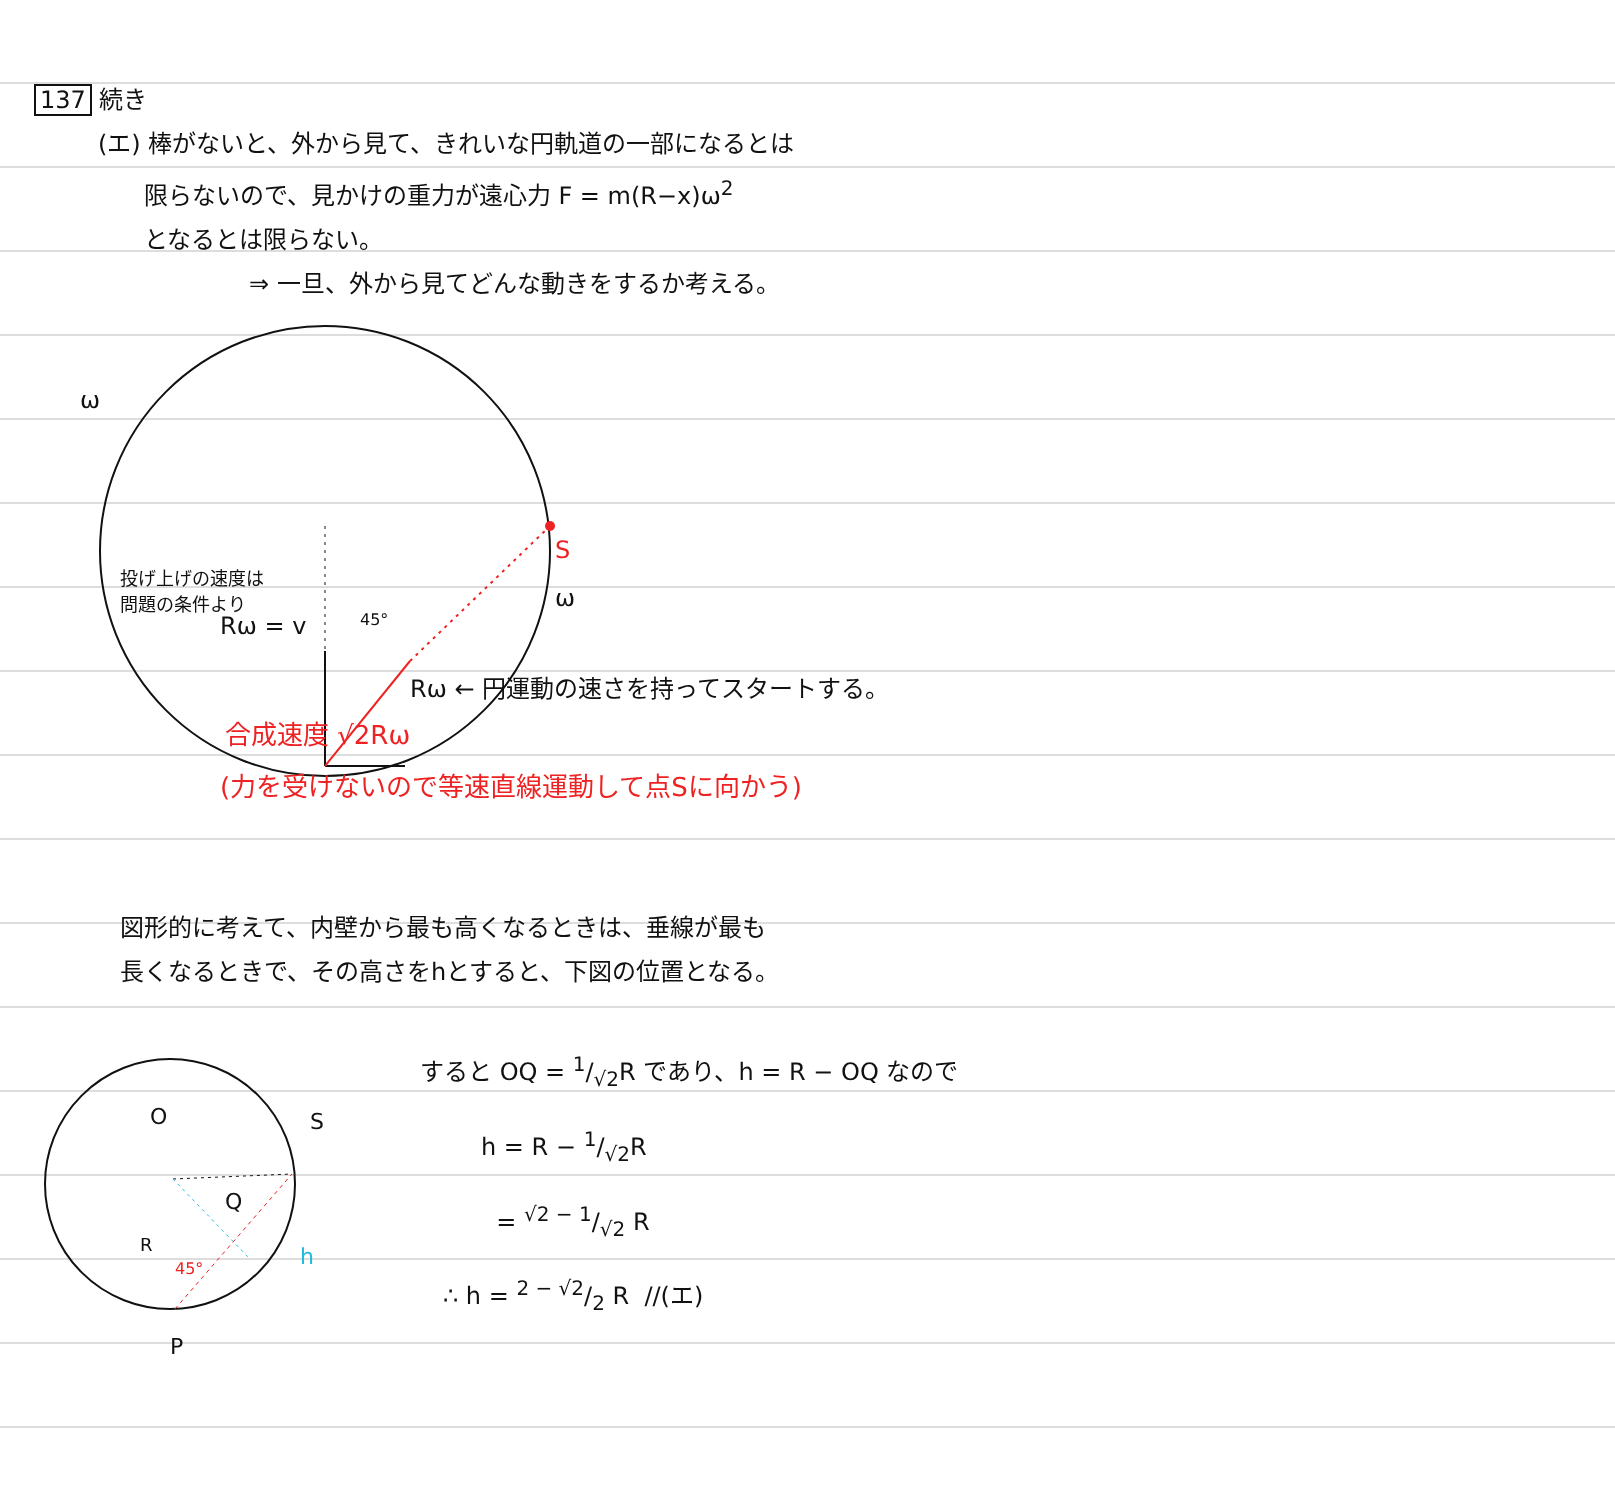137 続き
(エ) 棒がないと、外から見て、きれいな円軌道の一部になるとは
限らないので、見かけの重力が遠心力 F = m(R−x)ω<sup>2</sup>
となるとは限らない。
⇒ 一旦、外から見てどんな動きをするか考える。
ω
投げ上げの速度は
問題の条件より
S
ω
Rω = v
45°
Rω ← 円運動の速さを持ってスタートする。
合成速度 √2Rω
(力を受けないので等速直線運動して点Sに向かう)
図形的に考えて、内壁から最も高くなるときは、垂線が最も
長くなるときで、その高さをhとすると、下図の位置となる。
O S
Q
R
45° h
P
すると OQ = 1/√2R であり、h = R − OQ なので
h = R − 1/√2R
= √2 − 1/√2 R
∴ h = 2 − √2/2 R //(エ)